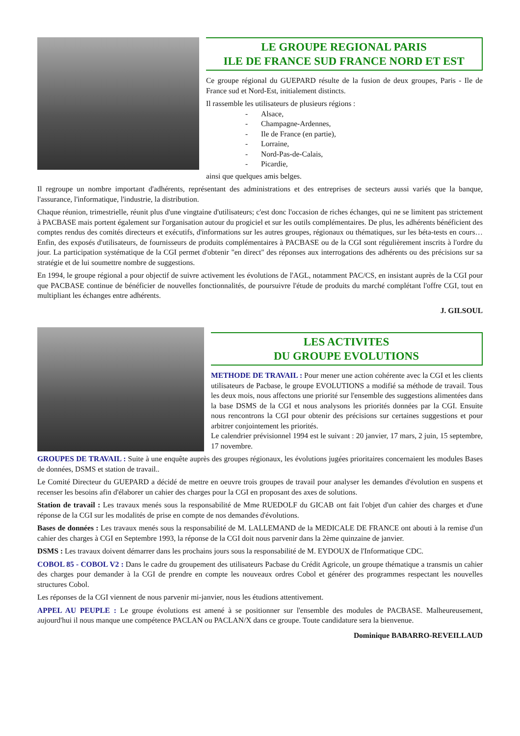LE GROUPE REGIONAL PARIS
ILE DE FRANCE SUD FRANCE NORD ET EST
Ce groupe régional du GUEPARD résulte de la fusion de deux groupes, Paris - Ile de France sud et Nord-Est, initialement distincts.
Il rassemble les utilisateurs de plusieurs régions :
- Alsace,
- Champagne-Ardennes,
- Ile de France (en partie),
- Lorraine,
- Nord-Pas-de-Calais,
- Picardie,
ainsi que quelques amis belges.
Il regroupe un nombre important d'adhérents, représentant des administrations et des entreprises de secteurs aussi variés que la banque, l'assurance, l'informatique, l'industrie, la distribution.
Chaque réunion, trimestrielle, réunit plus d'une vingtaine d'utilisateurs; c'est donc l'occasion de riches échanges, qui ne se limitent pas strictement à PACBASE mais portent également sur l'organisation autour du progiciel et sur les outils complémentaires. De plus, les adhérents bénéficient des comptes rendus des comités directeurs et exécutifs, d'informations sur les autres groupes, régionaux ou thématiques, sur les béta-tests en cours… Enfin, des exposés d'utilisateurs, de fournisseurs de produits complémentaires à PACBASE ou de la CGI sont régulièrement inscrits à l'ordre du jour. La participation systématique de la CGI permet d'obtenir "en direct" des réponses aux interrogations des adhérents ou des précisions sur sa stratégie et de lui soumettre nombre de suggestions.
En 1994, le groupe régional a pour objectif de suivre activement les évolutions de l'AGL, notamment PAC/CS, en insistant auprès de la CGI pour que PACBASE continue de bénéficier de nouvelles fonctionnalités, de poursuivre l'étude de produits du marché complétant l'offre CGI, tout en multipliant les échanges entre adhérents.
J. GILSOUL
LES ACTIVITES
DU GROUPE EVOLUTIONS
METHODE DE TRAVAIL : Pour mener une action cohérente avec la CGI et les clients utilisateurs de Pacbase, le groupe EVOLUTIONS a modifié sa méthode de travail. Tous les deux mois, nous affectons une priorité sur l'ensemble des suggestions alimentées dans la base DSMS de la CGI et nous analysons les priorités données par la CGI. Ensuite nous rencontrons la CGI pour obtenir des précisions sur certaines suggestions et pour arbitrer conjointement les priorités.
Le calendrier prévisionnel 1994 est le suivant : 20 janvier, 17 mars, 2 juin, 15 septembre, 17 novembre.
GROUPES DE TRAVAIL : Suite à une enquête auprès des groupes régionaux, les évolutions jugées prioritaires concernaient les modules Bases de données, DSMS et station de travail..
Le Comité Directeur du GUEPARD a décidé de mettre en oeuvre trois groupes de travail pour analyser les demandes d'évolution en suspens et recenser les besoins afin d'élaborer un cahier des charges pour la CGI en proposant des axes de solutions.
Station de travail : Les travaux menés sous la responsabilité de Mme RUEDOLF du GICAB ont fait l'objet d'un cahier des charges et d'une réponse de la CGI sur les modalités de prise en compte de nos demandes d'évolutions.
Bases de données : Les travaux menés sous la responsabilité de M. LALLEMAND de la MEDICALE DE FRANCE ont abouti à la remise d'un cahier des charges à CGI en Septembre 1993, la réponse de la CGI doit nous parvenir dans la 2ème quinzaine de janvier.
DSMS : Les travaux doivent démarrer dans les prochains jours sous la responsabilité de M. EYDOUX de l'Informatique CDC.
COBOL 85 - COBOL V2 : Dans le cadre du groupement des utilisateurs Pacbase du Crédit Agricole, un groupe thématique a transmis un cahier des charges pour demander à la CGI de prendre en compte les nouveaux ordres Cobol et générer des programmes respectant les nouvelles structures Cobol.
Les réponses de la CGI viennent de nous parvenir mi-janvier, nous les étudions attentivement.
APPEL AU PEUPLE : Le groupe évolutions est amené à se positionner sur l'ensemble des modules de PACBASE. Malheureusement, aujourd'hui il nous manque une compétence PACLAN ou PACLAN/X dans ce groupe. Toute candidature sera la bienvenue.
Dominique BABARRO-REVEILLAUD